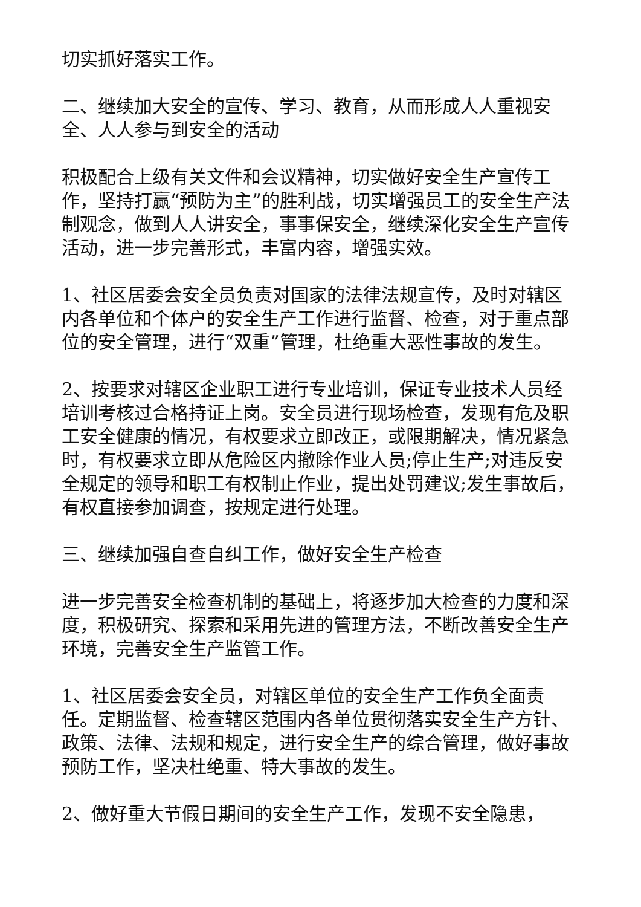切实抓好落实工作。
二、继续加大安全的宣传、学习、教育，从而形成人人重视安全、人人参与到安全的活动
积极配合上级有关文件和会议精神，切实做好安全生产宣传工作，坚持打赢“预防为主”的胜利战，切实增强员工的安全生产法制观念，做到人人讲安全，事事保安全，继续深化安全生产宣传活动，进一步完善形式，丰富内容，增强实效。
1、社区居委会安全员负责对国家的法律法规宣传，及时对辖区内各单位和个体户的安全生产工作进行监督、检查，对于重点部位的安全管理，进行“双重”管理，杜绝重大恶性事故的发生。
2、按要求对辖区企业职工进行专业培训，保证专业技术人员经培训考核过合格持证上岗。安全员进行现场检查，发现有危及职工安全健康的情况，有权要求立即改正，或限期解决，情况紧急时，有权要求立即从危险区内撤除作业人员;停止生产;对违反安全规定的领导和职工有权制止作业，提出处罚建议;发生事故后，有权直接参加调查，按规定进行处理。
三、继续加强自查自纠工作，做好安全生产检查
进一步完善安全检查机制的基础上，将逐步加大检查的力度和深度，积极研究、探索和采用先进的管理方法，不断改善安全生产环境，完善安全生产监管工作。
1、社区居委会安全员，对辖区单位的安全生产工作负全面责任。定期监督、检查辖区范围内各单位贯彻落实安全生产方针、政策、法律、法规和规定，进行安全生产的综合管理，做好事故预防工作，坚决杜绝重、特大事故的发生。
2、做好重大节假日期间的安全生产工作，发现不安全隐患，